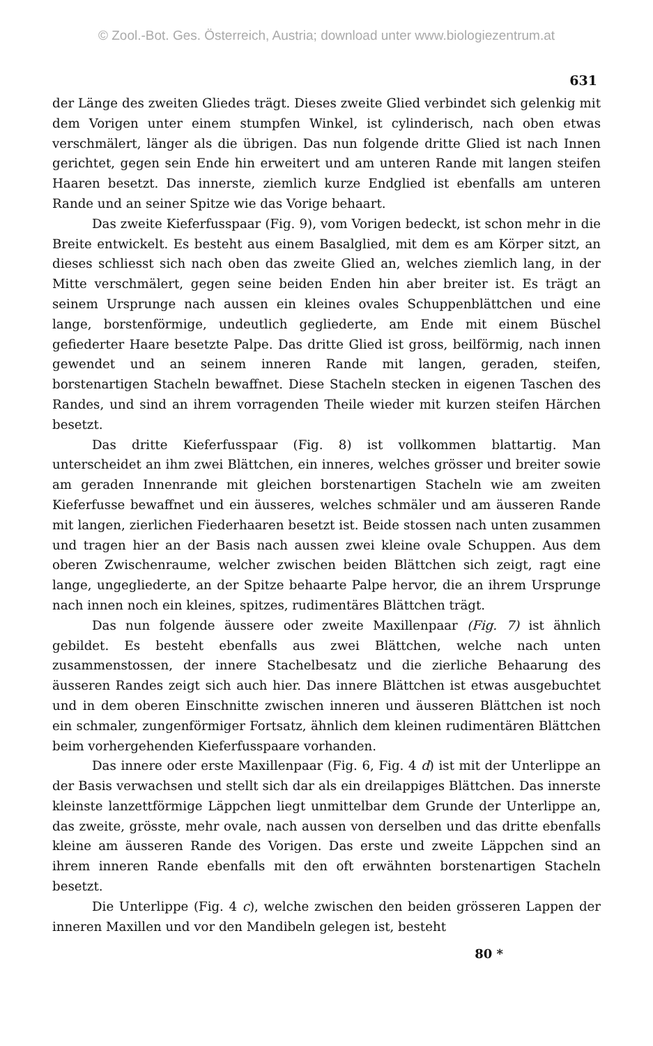© Zool.-Bot. Ges. Österreich, Austria; download unter www.biologiezentrum.at
631
der Länge des zweiten Gliedes trägt. Dieses zweite Glied verbindet sich gelenkig mit dem Vorigen unter einem stumpfen Winkel, ist cylinderisch, nach oben etwas verschmälert, länger als die übrigen. Das nun folgende dritte Glied ist nach Innen gerichtet, gegen sein Ende hin erweitert und am unteren Rande mit langen steifen Haaren besetzt. Das innerste, ziemlich kurze Endglied ist ebenfalls am unteren Rande und an seiner Spitze wie das Vorige behaart.
Das zweite Kieferfusspaar (Fig. 9), vom Vorigen bedeckt, ist schon mehr in die Breite entwickelt. Es besteht aus einem Basalglied, mit dem es am Körper sitzt, an dieses schliesst sich nach oben das zweite Glied an, welches ziemlich lang, in der Mitte verschmälert, gegen seine beiden Enden hin aber breiter ist. Es trägt an seinem Ursprunge nach aussen ein kleines ovales Schuppenblättchen und eine lange, borstenförmige, undeutlich gegliederte, am Ende mit einem Büschel gefiederter Haare besetzte Palpe. Das dritte Glied ist gross, beilförmig, nach innen gewendet und an seinem inneren Rande mit langen, geraden, steifen, borstenartigen Stacheln bewaffnet. Diese Stacheln stecken in eigenen Taschen des Randes, und sind an ihrem vorragenden Theile wieder mit kurzen steifen Härchen besetzt.
Das dritte Kieferfusspaar (Fig. 8) ist vollkommen blattartig. Man unterscheidet an ihm zwei Blättchen, ein inneres, welches grösser und breiter sowie am geraden Innenrande mit gleichen borstenartigen Stacheln wie am zweiten Kieferfusse bewaffnet und ein äusseres, welches schmäler und am äusseren Rande mit langen, zierlichen Fiederhaaren besetzt ist. Beide stossen nach unten zusammen und tragen hier an der Basis nach aussen zwei kleine ovale Schuppen. Aus dem oberen Zwischenraume, welcher zwischen beiden Blättchen sich zeigt, ragt eine lange, ungegliederte, an der Spitze behaarte Palpe hervor, die an ihrem Ursprunge nach innen noch ein kleines, spitzes, rudimentäres Blättchen trägt.
Das nun folgende äussere oder zweite Maxillenpaar (Fig. 7) ist ähnlich gebildet. Es besteht ebenfalls aus zwei Blättchen, welche nach unten zusammenstossen, der innere Stachelbesatz und die zierliche Behaarung des äusseren Randes zeigt sich auch hier. Das innere Blättchen ist etwas ausgebuchtet und in dem oberen Einschnitte zwischen inneren und äusseren Blättchen ist noch ein schmaler, zungenförmiger Fortsatz, ähnlich dem kleinen rudimentären Blättchen beim vorhergehenden Kieferfusspaare vorhanden.
Das innere oder erste Maxillenpaar (Fig. 6, Fig. 4 d) ist mit der Unterlippe an der Basis verwachsen und stellt sich dar als ein dreilappiges Blättchen. Das innerste kleinste lanzettförmige Läppchen liegt unmittelbar dem Grunde der Unterlippe an, das zweite, grösste, mehr ovale, nach aussen von derselben und das dritte ebenfalls kleine am äusseren Rande des Vorigen. Das erste und zweite Läppchen sind an ihrem inneren Rande ebenfalls mit den oft erwähnten borstenartigen Stacheln besetzt.
Die Unterlippe (Fig. 4 c), welche zwischen den beiden grösseren Lappen der inneren Maxillen und vor den Mandibeln gelegen ist, besteht
80 *